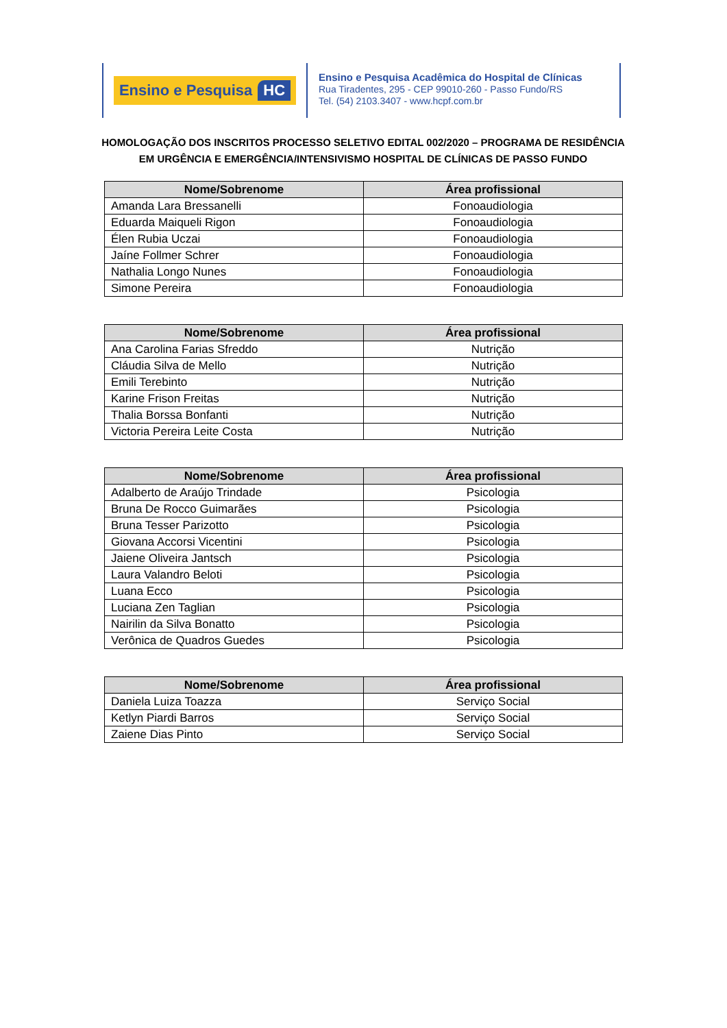Ensino e Pesquisa HC
Ensino e Pesquisa Acadêmica do Hospital de Clínicas
Rua Tiradentes, 295 - CEP 99010-260 - Passo Fundo/RS
Tel. (54) 2103.3407 - www.hcpf.com.br
HOMOLOGAÇÃO DOS INSCRITOS PROCESSO SELETIVO EDITAL 002/2020 – PROGRAMA DE RESIDÊNCIA EM URGÊNCIA E EMERGÊNCIA/INTENSIVISMO HOSPITAL DE CLÍNICAS DE PASSO FUNDO
| Nome/Sobrenome | Área profissional |
| --- | --- |
| Amanda Lara Bressanelli | Fonoaudiologia |
| Eduarda Maiqueli Rigon | Fonoaudiologia |
| Élen Rubia Uczai | Fonoaudiologia |
| Jaíne Follmer Schrer | Fonoaudiologia |
| Nathalia Longo Nunes | Fonoaudiologia |
| Simone Pereira | Fonoaudiologia |
| Nome/Sobrenome | Área profissional |
| --- | --- |
| Ana Carolina Farias Sfreddo | Nutrição |
| Cláudia Silva de Mello | Nutrição |
| Emili Terebinto | Nutrição |
| Karine Frison Freitas | Nutrição |
| Thalia Borssa Bonfanti | Nutrição |
| Victoria Pereira Leite Costa | Nutrição |
| Nome/Sobrenome | Área profissional |
| --- | --- |
| Adalberto de Araújo Trindade | Psicologia |
| Bruna De Rocco Guimarães | Psicologia |
| Bruna Tesser Parizotto | Psicologia |
| Giovana Accorsi Vicentini | Psicologia |
| Jaiene Oliveira Jantsch | Psicologia |
| Laura Valandro Beloti | Psicologia |
| Luana Ecco | Psicologia |
| Luciana Zen Taglian | Psicologia |
| Nairilin da Silva Bonatto | Psicologia |
| Verônica de Quadros Guedes | Psicologia |
| Nome/Sobrenome | Área profissional |
| --- | --- |
| Daniela Luiza Toazza | Serviço Social |
| Ketlyn Piardi Barros | Serviço Social |
| Zaiene Dias Pinto | Serviço Social |